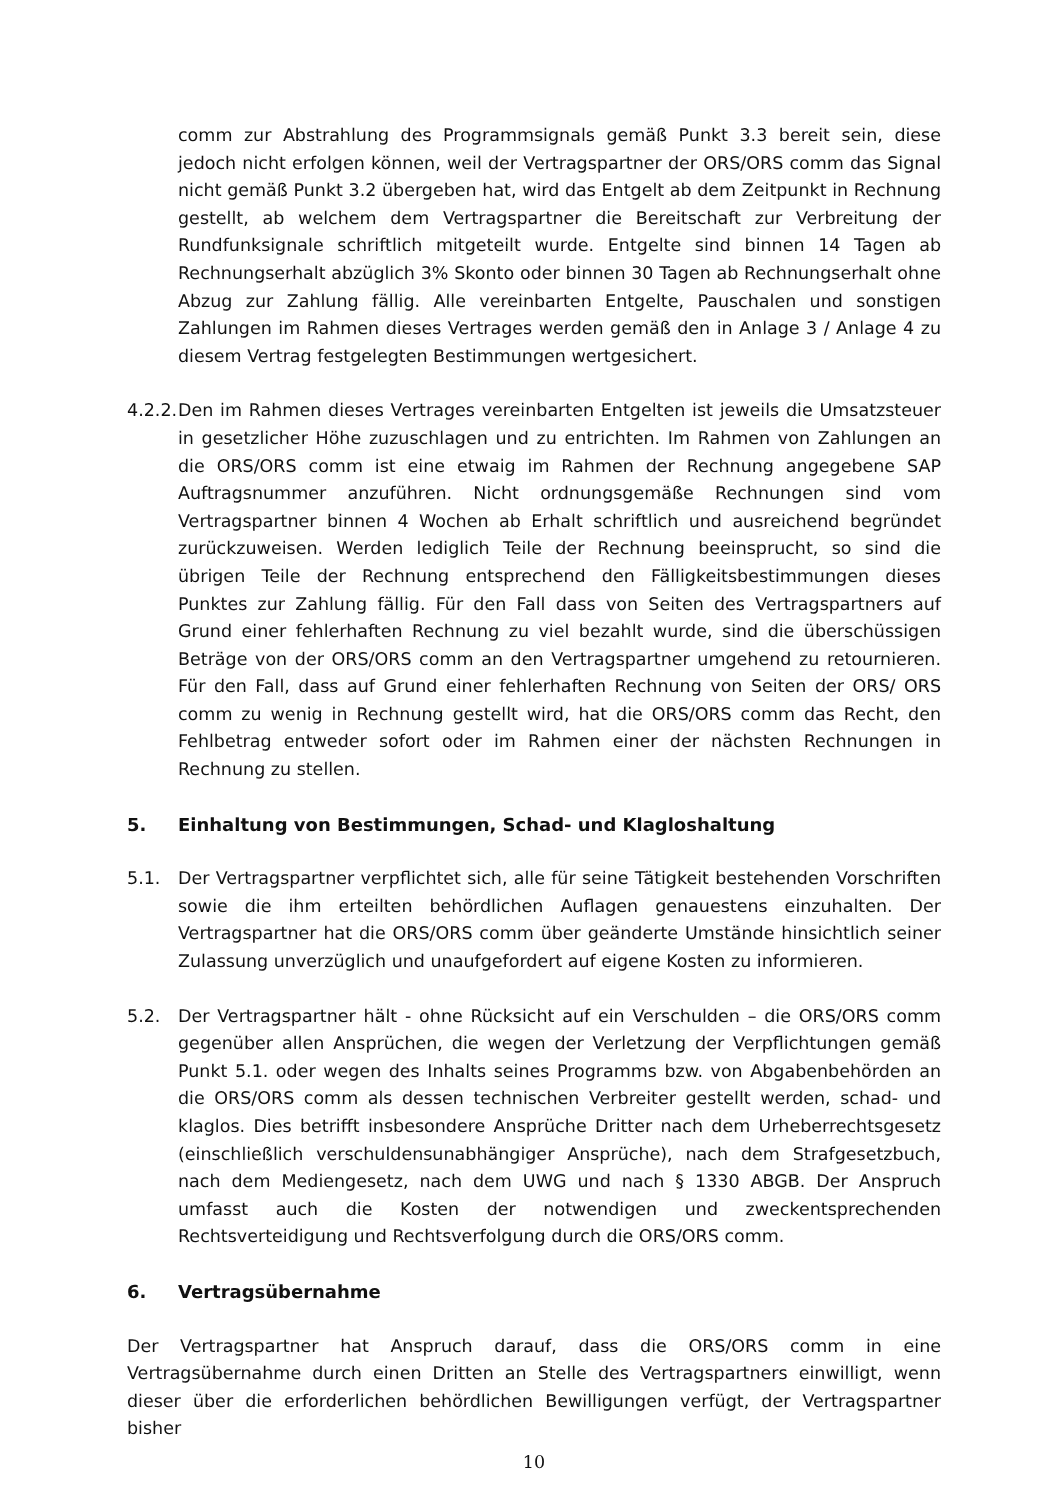comm zur Abstrahlung des Programmsignals gemäß Punkt 3.3 bereit sein, diese jedoch nicht erfolgen können, weil der Vertragspartner der ORS/ORS comm das Signal nicht gemäß Punkt 3.2 übergeben hat, wird das Entgelt ab dem Zeitpunkt in Rechnung gestellt, ab welchem dem Vertragspartner die Bereitschaft zur Verbreitung der Rundfunksignale schriftlich mitgeteilt wurde. Entgelte sind binnen 14 Tagen ab Rechnungserhalt abzüglich 3% Skonto oder binnen 30 Tagen ab Rechnungserhalt ohne Abzug zur Zahlung fällig. Alle vereinbarten Entgelte, Pauschalen und sonstigen Zahlungen im Rahmen dieses Vertrages werden gemäß den in Anlage 3 / Anlage 4 zu diesem Vertrag festgelegten Bestimmungen wertgesichert.
4.2.2.
Den im Rahmen dieses Vertrages vereinbarten Entgelten ist jeweils die Umsatzsteuer in gesetzlicher Höhe zuzuschlagen und zu entrichten. Im Rahmen von Zahlungen an die ORS/ORS comm ist eine etwaig im Rahmen der Rechnung angegebene SAP Auftragsnummer anzuführen. Nicht ordnungsgemäße Rechnungen sind vom Vertragspartner binnen 4 Wochen ab Erhalt schriftlich und ausreichend begründet zurückzuweisen. Werden lediglich Teile der Rechnung beeinsprucht, so sind die übrigen Teile der Rechnung entsprechend den Fälligkeitsbestimmungen dieses Punktes zur Zahlung fällig. Für den Fall dass von Seiten des Vertragspartners auf Grund einer fehlerhaften Rechnung zu viel bezahlt wurde, sind die überschüssigen Beträge von der ORS/ORS comm an den Vertragspartner umgehend zu retournieren. Für den Fall, dass auf Grund einer fehlerhaften Rechnung von Seiten der ORS/ ORS comm zu wenig in Rechnung gestellt wird, hat die ORS/ORS comm das Recht, den Fehlbetrag entweder sofort oder im Rahmen einer der nächsten Rechnungen in Rechnung zu stellen.
5. Einhaltung von Bestimmungen, Schad- und Klagloshaltung
5.1. Der Vertragspartner verpflichtet sich, alle für seine Tätigkeit bestehenden Vorschriften sowie die ihm erteilten behördlichen Auflagen genauestens einzuhalten. Der Vertragspartner hat die ORS/ORS comm über geänderte Umstände hinsichtlich seiner Zulassung unverzüglich und unaufgefordert auf eigene Kosten zu informieren.
5.2. Der Vertragspartner hält - ohne Rücksicht auf ein Verschulden – die ORS/ORS comm gegenüber allen Ansprüchen, die wegen der Verletzung der Verpflichtungen gemäß Punkt 5.1. oder wegen des Inhalts seines Programms bzw. von Abgabenbehörden an die ORS/ORS comm als dessen technischen Verbreiter gestellt werden, schad- und klaglos. Dies betrifft insbesondere Ansprüche Dritter nach dem Urheberrechtsgesetz (einschließlich verschuldensunabhängiger Ansprüche), nach dem Strafgesetzbuch, nach dem Mediengesetz, nach dem UWG und nach § 1330 ABGB. Der Anspruch umfasst auch die Kosten der notwendigen und zweckentsprechenden Rechtsverteidigung und Rechtsverfolgung durch die ORS/ORS comm.
6. Vertragsübernahme
Der Vertragspartner hat Anspruch darauf, dass die ORS/ORS comm in eine Vertragsübernahme durch einen Dritten an Stelle des Vertragspartners einwilligt, wenn dieser über die erforderlichen behördlichen Bewilligungen verfügt, der Vertragspartner bisher
10